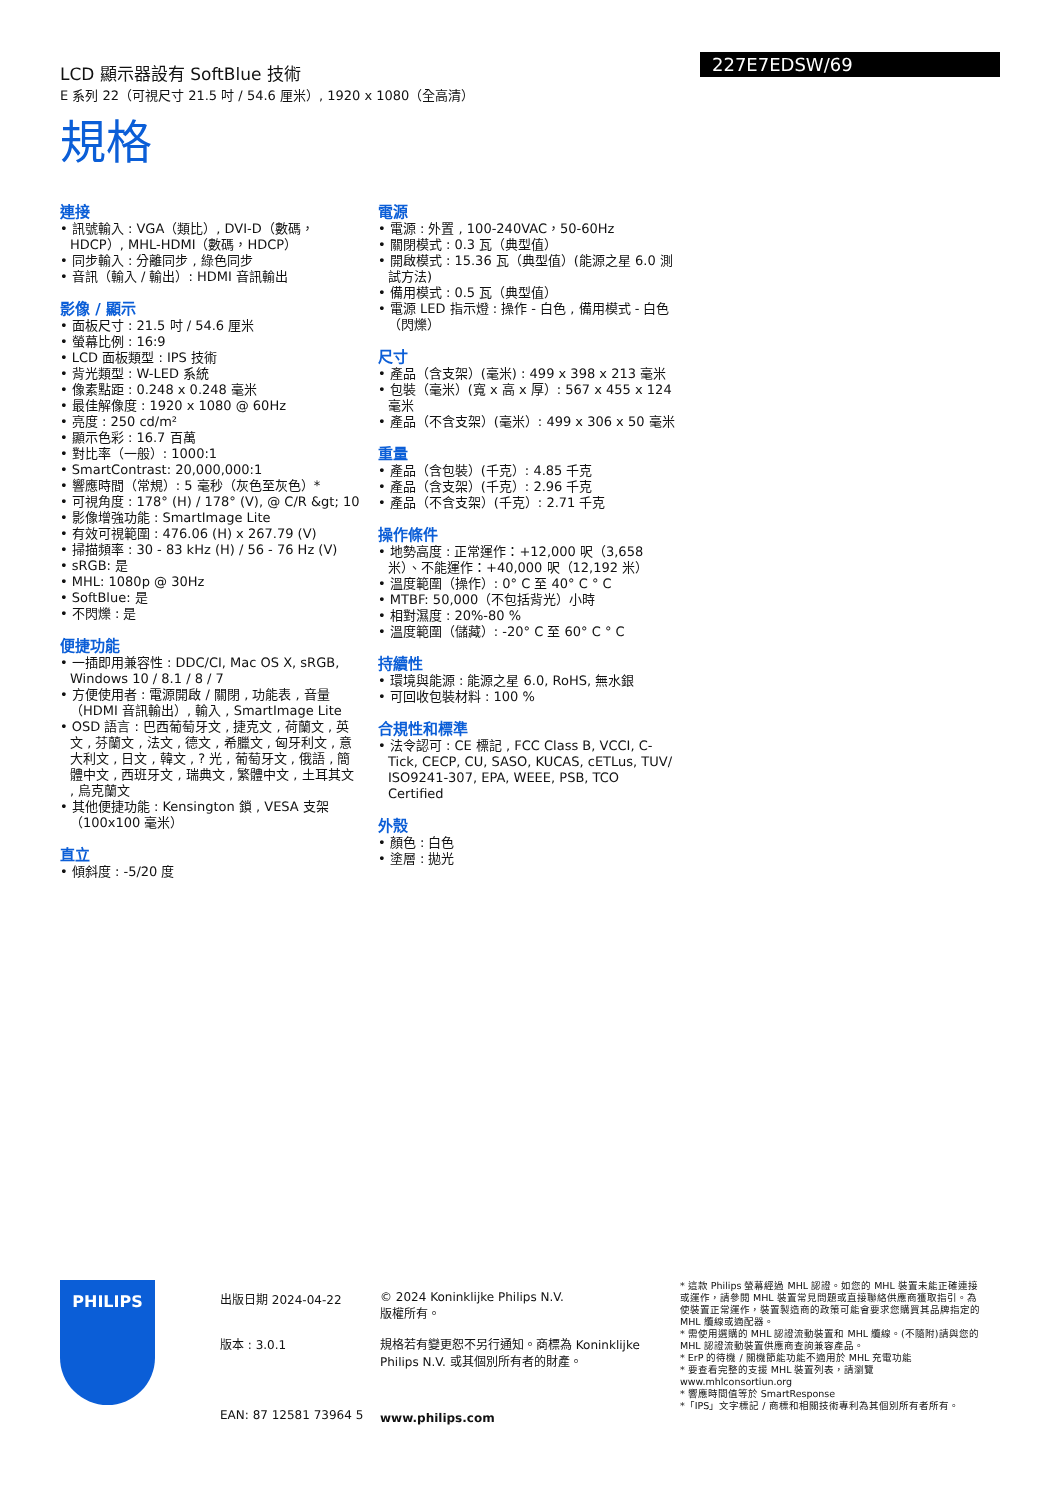LCD 顯示器設有 SoftBlue 技術
E 系列 22（可視尺寸 21.5 吋 / 54.6 厘米）, 1920 x 1080（全高清）
227E7EDSW/69
規格
連接
• 訊號輸入 : VGA（類比）, DVI-D（數碼，HDCP）, MHL-HDMI（數碼，HDCP）
• 同步輸入 : 分離同步 , 綠色同步
• 音訊（輸入 / 輸出）: HDMI 音訊輸出
影像 / 顯示
• 面板尺寸 : 21.5 吋 / 54.6 厘米
• 螢幕比例 : 16:9
• LCD 面板類型 : IPS 技術
• 背光類型 : W-LED 系統
• 像素點距 : 0.248 x 0.248 毫米
• 最佳解像度 : 1920 x 1080 @ 60Hz
• 亮度 : 250 cd/m²
• 顯示色彩 : 16.7 百萬
• 對比率（一般）: 1000:1
• SmartContrast: 20,000,000:1
• 響應時間（常規）: 5 毫秒（灰色至灰色）*
• 可視角度 : 178° (H) / 178° (V), @ C/R &gt; 10
• 影像增強功能 : SmartImage Lite
• 有效可視範圍 : 476.06 (H) x 267.79 (V)
• 掃描頻率 : 30 - 83 kHz (H) / 56 - 76 Hz (V)
• sRGB: 是
• MHL: 1080p @ 30Hz
• SoftBlue: 是
• 不閃爍 : 是
便捷功能
• 一插即用兼容性 : DDC/CI, Mac OS X, sRGB, Windows 10 / 8.1 / 8 / 7
• 方便使用者 : 電源開啟 / 關閉 , 功能表 , 音量（HDMI 音訊輸出）, 輸入 , SmartImage Lite
• OSD 語言 : 巴西葡萄牙文 , 捷克文 , 荷蘭文 , 英文 , 芬蘭文 , 法文 , 德文 , 希臘文 , 匈牙利文 , 意大利文 , 日文 , 韓文 , ? 光 , 葡萄牙文 , 俄語 , 簡體中文 , 西班牙文 , 瑞典文 , 繁體中文 , 土耳其文 , 烏克蘭文
• 其他便捷功能 : Kensington 鎖 , VESA 支架（100x100 毫米）
直立
• 傾斜度 : -5/20 度
電源
• 電源 : 外置 , 100-240VAC，50-60Hz
• 關閉模式 : 0.3 瓦（典型值）
• 開啟模式 : 15.36 瓦（典型值）(能源之星 6.0 測試方法)
• 備用模式 : 0.5 瓦（典型值）
• 電源 LED 指示燈 : 操作 - 白色 , 備用模式 - 白色（閃爍）
尺寸
• 產品（含支架）(毫米) : 499 x 398 x 213 毫米
• 包裝（毫米）(寬 x 高 x 厚）: 567 x 455 x 124 毫米
• 產品（不含支架）(毫米）: 499 x 306 x 50 毫米
重量
• 產品（含包裝）(千克）: 4.85 千克
• 產品（含支架）(千克）: 2.96 千克
• 產品（不含支架）(千克）: 2.71 千克
操作條件
• 地勢高度 : 正常運作：+12,000 呎（3,658 米）、不能運作：+40,000 呎（12,192 米）
• 溫度範圍（操作）: 0° C 至 40° C ° C
• MTBF: 50,000（不包括背光）小時
• 相對濕度 : 20%-80 %
• 溫度範圍（儲藏）: -20° C 至 60° C ° C
持續性
• 環境與能源 : 能源之星 6.0, RoHS, 無水銀
• 可回收包裝材料 : 100 %
合規性和標準
• 法令認可 : CE 標記 , FCC Class B, VCCI, C-Tick, CECP, CU, SASO, KUCAS, cETLus, TUV/ ISO9241-307, EPA, WEEE, PSB, TCO Certified
外殼
• 顏色 : 白色
• 塗層 : 拋光
PHILIPS
出版日期 2024-04-22
版本 : 3.0.1
EAN: 87 12581 73964 5
© 2024 Koninklijke Philips N.V.
版權所有。
規格若有變更恕不另行通知。商標為 Koninklijke Philips N.V. 或其個別所有者的財產。
www.philips.com
* 這款 Philips 螢幕經過 MHL 認證。如您的 MHL 裝置未能正確連接或運作，請參閱 MHL 裝置常見問題或直接聯絡供應商獲取指引。為使裝置正常運作，裝置製造商的政策可能會要求您購買其品牌指定的 MHL 纜線或適配器。
* 需使用選購的 MHL 認證流動裝置和 MHL 纜線。(不隨附)請與您的 MHL 認證流動裝置供應商查詢兼容產品。
* ErP 的待機 / 關機節能功能不適用於 MHL 充電功能
* 要查看完整的支援 MHL 裝置列表，請瀏覽 www.mhlconsortiun.org
* 響應時間值等於 SmartResponse
*「IPS」文字標記 / 商標和相關技術專利為其個別所有者所有。